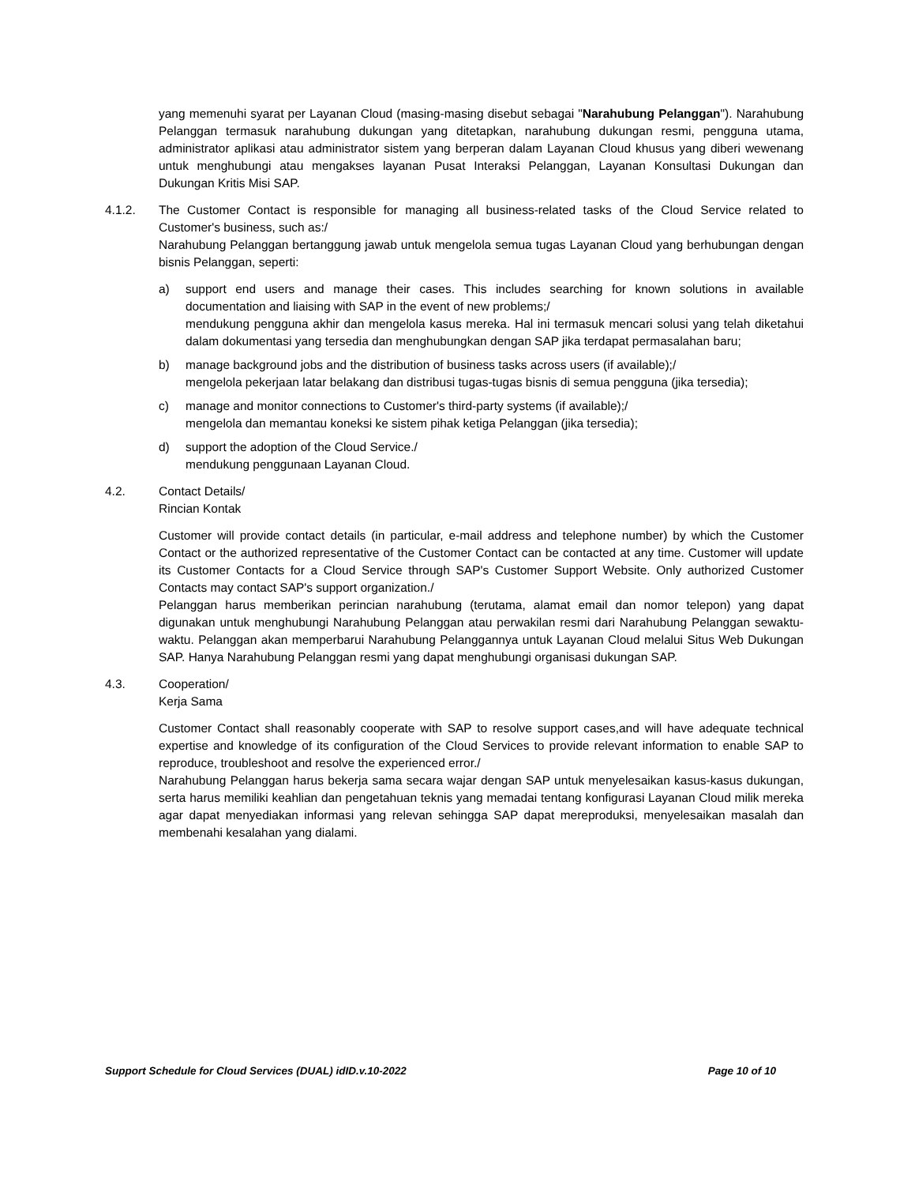yang memenuhi syarat per Layanan Cloud (masing-masing disebut sebagai "Narahubung Pelanggan"). Narahubung Pelanggan termasuk narahubung dukungan yang ditetapkan, narahubung dukungan resmi, pengguna utama, administrator aplikasi atau administrator sistem yang berperan dalam Layanan Cloud khusus yang diberi wewenang untuk menghubungi atau mengakses layanan Pusat Interaksi Pelanggan, Layanan Konsultasi Dukungan dan Dukungan Kritis Misi SAP.
4.1.2. The Customer Contact is responsible for managing all business-related tasks of the Cloud Service related to Customer's business, such as:/
Narahubung Pelanggan bertanggung jawab untuk mengelola semua tugas Layanan Cloud yang berhubungan dengan bisnis Pelanggan, seperti:
a) support end users and manage their cases. This includes searching for known solutions in available documentation and liaising with SAP in the event of new problems;/
mendukung pengguna akhir dan mengelola kasus mereka. Hal ini termasuk mencari solusi yang telah diketahui dalam dokumentasi yang tersedia dan menghubungkan dengan SAP jika terdapat permasalahan baru;
b) manage background jobs and the distribution of business tasks across users (if available);/
mengelola pekerjaan latar belakang dan distribusi tugas-tugas bisnis di semua pengguna (jika tersedia);
c) manage and monitor connections to Customer's third-party systems (if available);/
mengelola dan memantau koneksi ke sistem pihak ketiga Pelanggan (jika tersedia);
d) support the adoption of the Cloud Service./
mendukung penggunaan Layanan Cloud.
4.2. Contact Details/
Rincian Kontak
Customer will provide contact details (in particular, e-mail address and telephone number) by which the Customer Contact or the authorized representative of the Customer Contact can be contacted at any time. Customer will update its Customer Contacts for a Cloud Service through SAP's Customer Support Website. Only authorized Customer Contacts may contact SAP's support organization./
Pelanggan harus memberikan perincian narahubung (terutama, alamat email dan nomor telepon) yang dapat digunakan untuk menghubungi Narahubung Pelanggan atau perwakilan resmi dari Narahubung Pelanggan sewaktu-waktu. Pelanggan akan memperbarui Narahubung Pelanggannya untuk Layanan Cloud melalui Situs Web Dukungan SAP. Hanya Narahubung Pelanggan resmi yang dapat menghubungi organisasi dukungan SAP.
4.3. Cooperation/
Kerja Sama
Customer Contact shall reasonably cooperate with SAP to resolve support cases,and will have adequate technical expertise and knowledge of its configuration of the Cloud Services to provide relevant information to enable SAP to reproduce, troubleshoot and resolve the experienced error./
Narahubung Pelanggan harus bekerja sama secara wajar dengan SAP untuk menyelesaikan kasus-kasus dukungan, serta harus memiliki keahlian dan pengetahuan teknis yang memadai tentang konfigurasi Layanan Cloud milik mereka agar dapat menyediakan informasi yang relevan sehingga SAP dapat mereproduksi, menyelesaikan masalah dan membenahi kesalahan yang dialami.
Support Schedule for Cloud Services (DUAL) idID.v.10-2022 Page 10 of 10